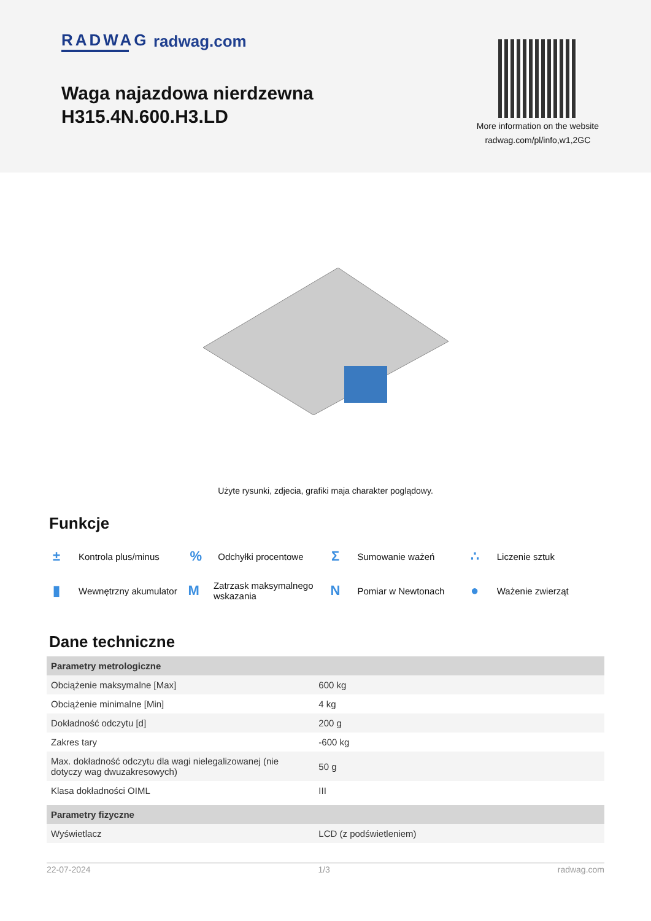RADWAG
radwag.com
Waga najazdowa nierdzewna
H315.4N.600.H3.LD
More information on the website
radwag.com/pl/info,w1,2GC
Użyte rysunki, zdjecia, grafiki maja charakter poglądowy.
Funkcje
± Kontrola plus/minus
% Odchyłki procentowe
Σ Sumowanie ważeń
∴ Liczenie sztuk
▮ Wewnętrzny akumulator
M Zatrzask maksymalnego wskazania
N Pomiar w Newtonach
● Ważenie zwierząt
Dane techniczne
| Parametry metrologiczne | |
| --- | --- |
| Obciążenie maksymalne [Max] | 600 kg |
| Obciążenie minimalne [Min] | 4 kg |
| Dokładność odczytu [d] | 200 g |
| Zakres tary | -600 kg |
| Max. dokładność odczytu dla wagi nielegalizowanej (nie dotyczy wag dwuzakresowych) | 50 g |
| Klasa dokładności OIML | III |
| Parametry fizyczne | |
| Wyświetlacz | LCD (z podświetleniem) |
22-07-2024 1/3 radwag.com